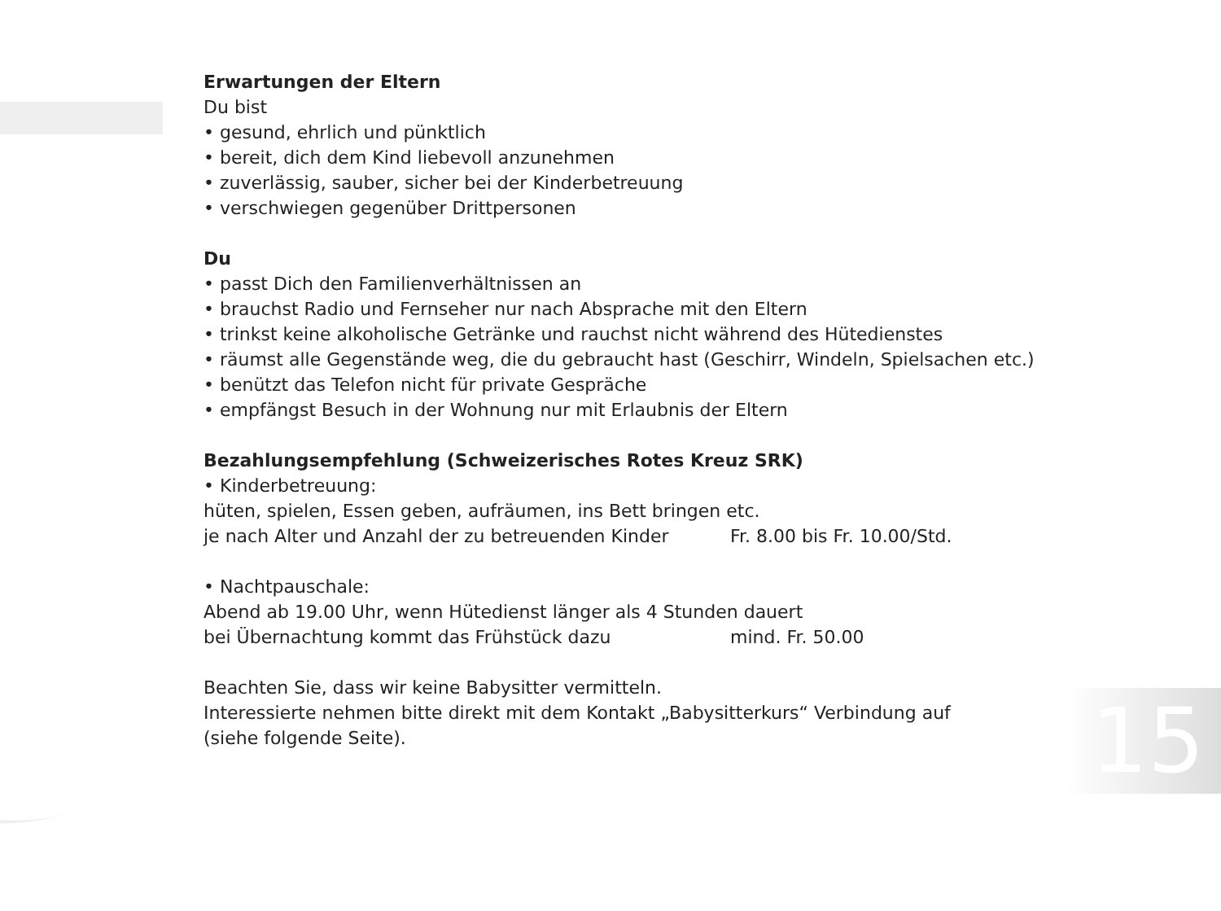Erwartungen der Eltern
Du bist
• gesund, ehrlich und pünktlich
• bereit, dich dem Kind liebevoll anzunehmen
• zuverlässig, sauber, sicher bei der Kinderbetreuung
• verschwiegen gegenüber Drittpersonen
Du
• passt Dich den Familienverhältnissen an
• brauchst Radio und Fernseher nur nach Absprache mit den Eltern
• trinkst keine alkoholische Getränke und rauchst nicht während des Hütedienstes
• räumst alle Gegenstände weg, die du gebraucht hast (Geschirr, Windeln, Spielsachen etc.)
• benützt das Telefon nicht für private Gespräche
• empfängst Besuch in der Wohnung nur mit Erlaubnis der Eltern
Bezahlungsempfehlung (Schweizerisches Rotes Kreuz SRK)
• Kinderbetreuung:
hüten, spielen, Essen geben, aufräumen, ins Bett bringen etc.
je nach Alter und Anzahl der zu betreuenden Kinder Fr. 8.00 bis Fr. 10.00/Std.
• Nachtpauschale:
Abend ab 19.00 Uhr, wenn Hütedienst länger als 4 Stunden dauert
bei Übernachtung kommt das Frühstück dazu mind. Fr. 50.00
Beachten Sie, dass wir keine Babysitter vermitteln.
Interessierte nehmen bitte direkt mit dem Kontakt „Babysitterkurs“ Verbindung auf
(siehe folgende Seite).
15